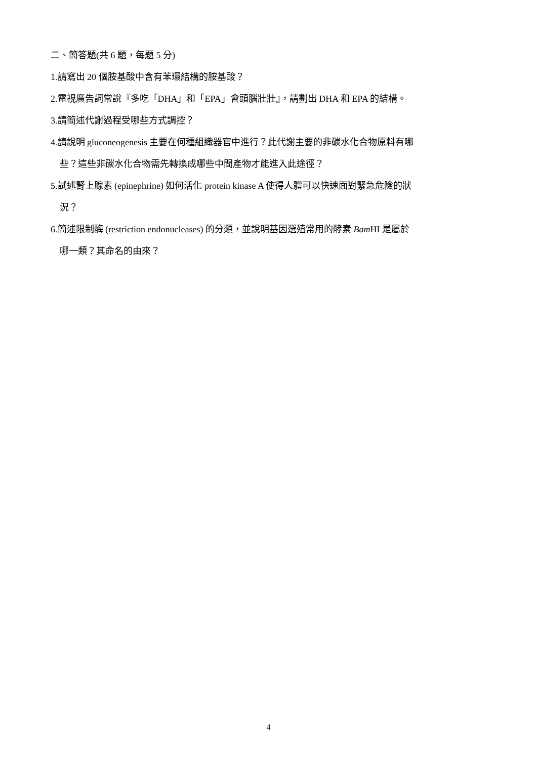二、簡答題(共 6 題，每題 5 分)
1.請寫出 20 個胺基酸中含有苯環結構的胺基酸？
2.電視廣告詞常說『多吃「DHA」和「EPA」會頭腦壯壯』，請劃出 DHA 和 EPA 的結構。
3.請簡述代謝過程受哪些方式調控？
4.請說明 gluconeogenesis 主要在何種組織器官中進行？此代謝主要的非碳水化合物原料有哪
些？這些非碳水化合物需先轉換成哪些中間產物才能進入此途徑？
5.試述腎上腺素 (epinephrine) 如何活化 protein kinase A 使得人體可以快速面對緊急危險的狀
況？
6.簡述限制酶 (restriction endonucleases) 的分類，並說明基因選殖常用的酵素 Bam HI 是屬於
哪一類？其命名的由來？
4